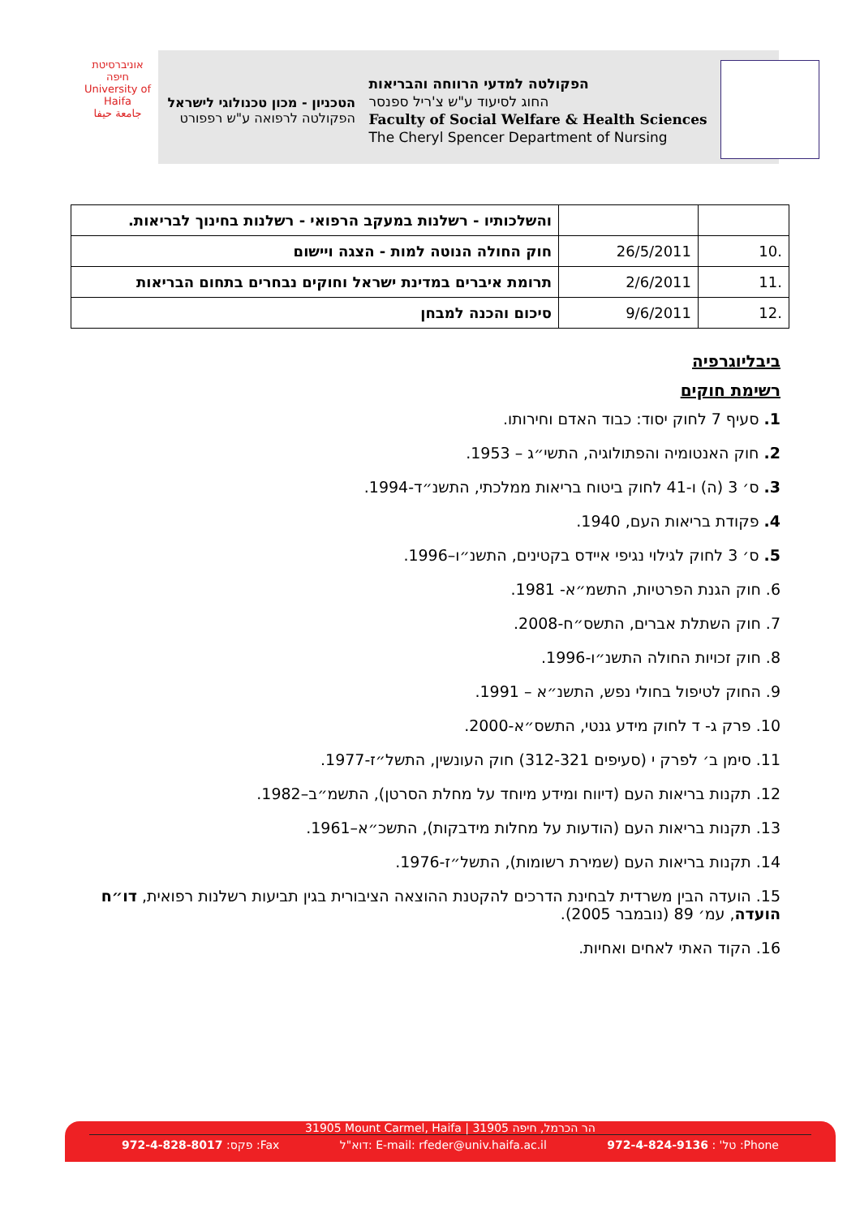הפקולטה למדעי הרווחה והבריאות
החוג לסיעוד ע"ש צ'ריל ספנסר
Faculty of Social Welfare & Health Sciences
The Cheryl Spencer Department of Nursing
הטכניון - מכון טכנולוגי לישראל
הפקולטה לרפואה ע"ש רפפורט
אוניברסיטת חיפה
University of Haifa
جامعة حيفا
| | | והשלכותיו - רשלנות במעקב הרפואי - רשלנות בחינוך לבריאות. |
| .10 | 26/5/2011 | חוק החולה הנוטה למות - הצגה ויישום |
| .11 | 2/6/2011 | תרומת איברים במדינת ישראל וחוקים נבחרים בתחום הבריאות |
| .12 | 9/6/2011 | סיכום והכנה למבחן |
ביבליוגרפיה
רשימת חוקים
1. סעיף 7 לחוק יסוד: כבוד האדם וחירותו.
2. חוק האנטומיה והפתולוגיה, התשי״ג – 1953.
3. ס׳ 3 (ה) ו-41 לחוק ביטוח בריאות ממלכתי, התשנ״ד-1994.
4. פקודת בריאות העם, 1940.
5. ס׳ 3 לחוק לגילוי נגיפי איידס בקטינים, התשנ״ו–1996.
6. חוק הגנת הפרטיות, התשמ״א- 1981.
7. חוק השתלת אברים, התשס״ח-2008.
8. חוק זכויות החולה התשנ״ו-1996.
9. החוק לטיפול בחולי נפש, התשנ״א – 1991.
10. פרק ג- ד לחוק מידע גנטי, התשס״א-2000.
11. סימן ב׳ לפרק י (סעיפים 312-321) חוק העונשין, התשל״ז-1977.
12. תקנות בריאות העם (דיווח ומידע מיוחד על מחלת הסרטן), התשמ״ב–1982.
13. תקנות בריאות העם (הודעות על מחלות מידבקות), התשכ״א–1961.
14. תקנות בריאות העם (שמירת רשומות), התשל״ז-1976.
15. הועדה הבין משרדית לבחינת הדרכים להקטנת ההוצאה הציבורית בגין תביעות רשלנות רפואית, דו״ח הועדה, עמ׳ 89 (נובמבר 2005).
16. הקוד האתי לאחים ואחיות.
31905 Mount Carmel, Haifa | הר הכרמל, חיפה 31905
פקס: 972-4-828-8017 :Fax דוא"ל: E-mail: rfeder@univ.haifa.ac.il טל' : 972-4-824-9136 :Phone